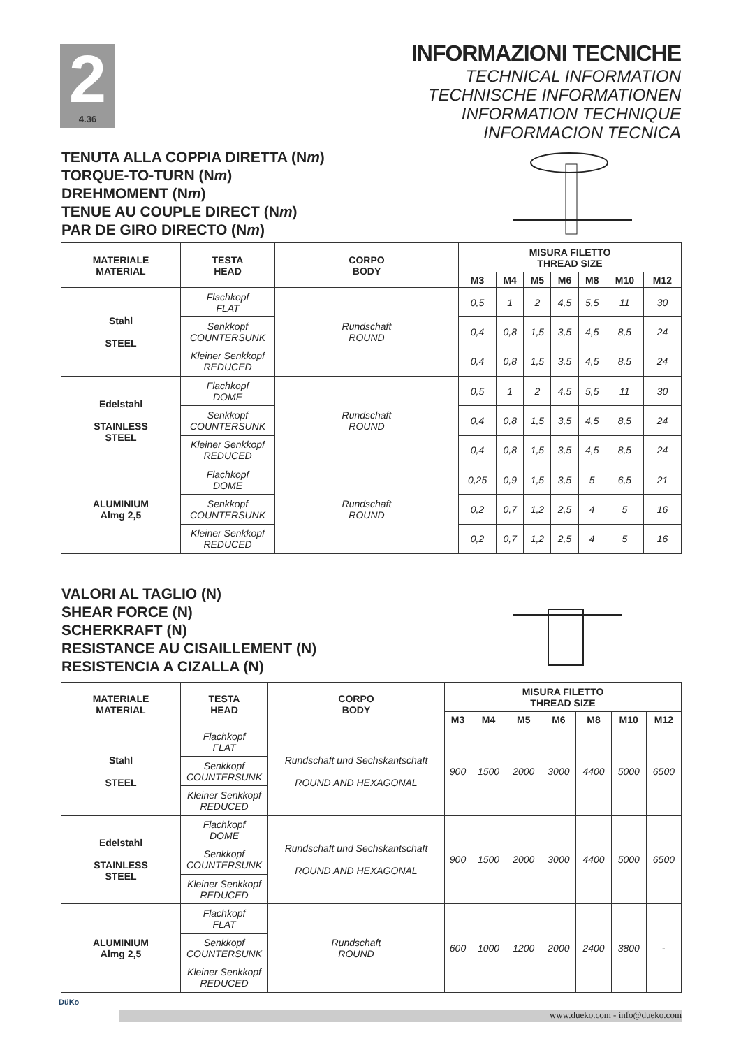2
4.36
INFORMAZIONI TECNICHE
TECHNICAL INFORMATION
TECHNISCHE INFORMATIONEN
INFORMATION TECHNIQUE
INFORMACION TECNICA
TENUTA ALLA COPPIA DIRETTA (Nm)
TORQUE-TO-TURN (Nm)
DREHMOMENT (Nm)
TENUE AU COUPLE DIRECT (Nm)
PAR DE GIRO DIRECTO (Nm)
| MATERIALE MATERIAL | TESTA HEAD | CORPO BODY | MISURA FILETTO THREAD SIZE | | | | | | |
| --- | --- | --- | --- | --- | --- | --- | --- | --- | --- |
| | | | M3 | M4 | M5 | M6 | M8 | M10 | M12 |
| Stahl STEEL | Flachkopf FLAT | Rundschaft ROUND | 0,5 | 1 | 2 | 4,5 | 5,5 | 11 | 30 |
| | Senkkopf COUNTERSUNK | | 0,4 | 0,8 | 1,5 | 3,5 | 4,5 | 8,5 | 24 |
| | Kleiner Senkkopf REDUCED | | 0,4 | 0,8 | 1,5 | 3,5 | 4,5 | 8,5 | 24 |
| Edelstahl STAINLESS STEEL | Flachkopf DOME | Rundschaft ROUND | 0,5 | 1 | 2 | 4,5 | 5,5 | 11 | 30 |
| | Senkkopf COUNTERSUNK | | 0,4 | 0,8 | 1,5 | 3,5 | 4,5 | 8,5 | 24 |
| | Kleiner Senkkopf REDUCED | | 0,4 | 0,8 | 1,5 | 3,5 | 4,5 | 8,5 | 24 |
| ALUMINIUM Almg 2,5 | Flachkopf DOME | Rundschaft ROUND | 0,25 | 0,9 | 1,5 | 3,5 | 5 | 6,5 | 21 |
| | Senkkopf COUNTERSUNK | | 0,2 | 0,7 | 1,2 | 2,5 | 4 | 5 | 16 |
| | Kleiner Senkkopf REDUCED | | 0,2 | 0,7 | 1,2 | 2,5 | 4 | 5 | 16 |
VALORI AL TAGLIO (N)
SHEAR FORCE (N)
SCHERKRAFT (N)
RESISTANCE AU CISAILLEMENT (N)
RESISTENCIA A CIZALLA (N)
| MATERIALE MATERIAL | TESTA HEAD | CORPO BODY | MISURA FILETTO THREAD SIZE | | | | | | |
| --- | --- | --- | --- | --- | --- | --- | --- | --- | --- |
| | | | M3 | M4 | M5 | M6 | M8 | M10 | M12 |
| Stahl STEEL | Flachkopf FLAT | Rundschaft und Sechskantschaft ROUND AND HEXAGONAL | 900 | 1500 | 2000 | 3000 | 4400 | 5000 | 6500 |
| | Senkkopf COUNTERSUNK | | | | | | | | |
| | Kleiner Senkkopf REDUCED | | | | | | | | |
| Edelstahl STAINLESS STEEL | Flachkopf DOME | Rundschaft und Sechskantschaft ROUND AND HEXAGONAL | 900 | 1500 | 2000 | 3000 | 4400 | 5000 | 6500 |
| | Senkkopf COUNTERSUNK | | | | | | | | |
| | Kleiner Senkkopf REDUCED | | | | | | | | |
| ALUMINIUM Almg 2,5 | Flachkopf FLAT | Rundschaft ROUND | 600 | 1000 | 1200 | 2000 | 2400 | 3800 | - |
| | Senkkopf COUNTERSUNK | | | | | | | | |
| | Kleiner Senkkopf REDUCED | | | | | | | | |
DüKo
www.dueko.com - info@dueko.com